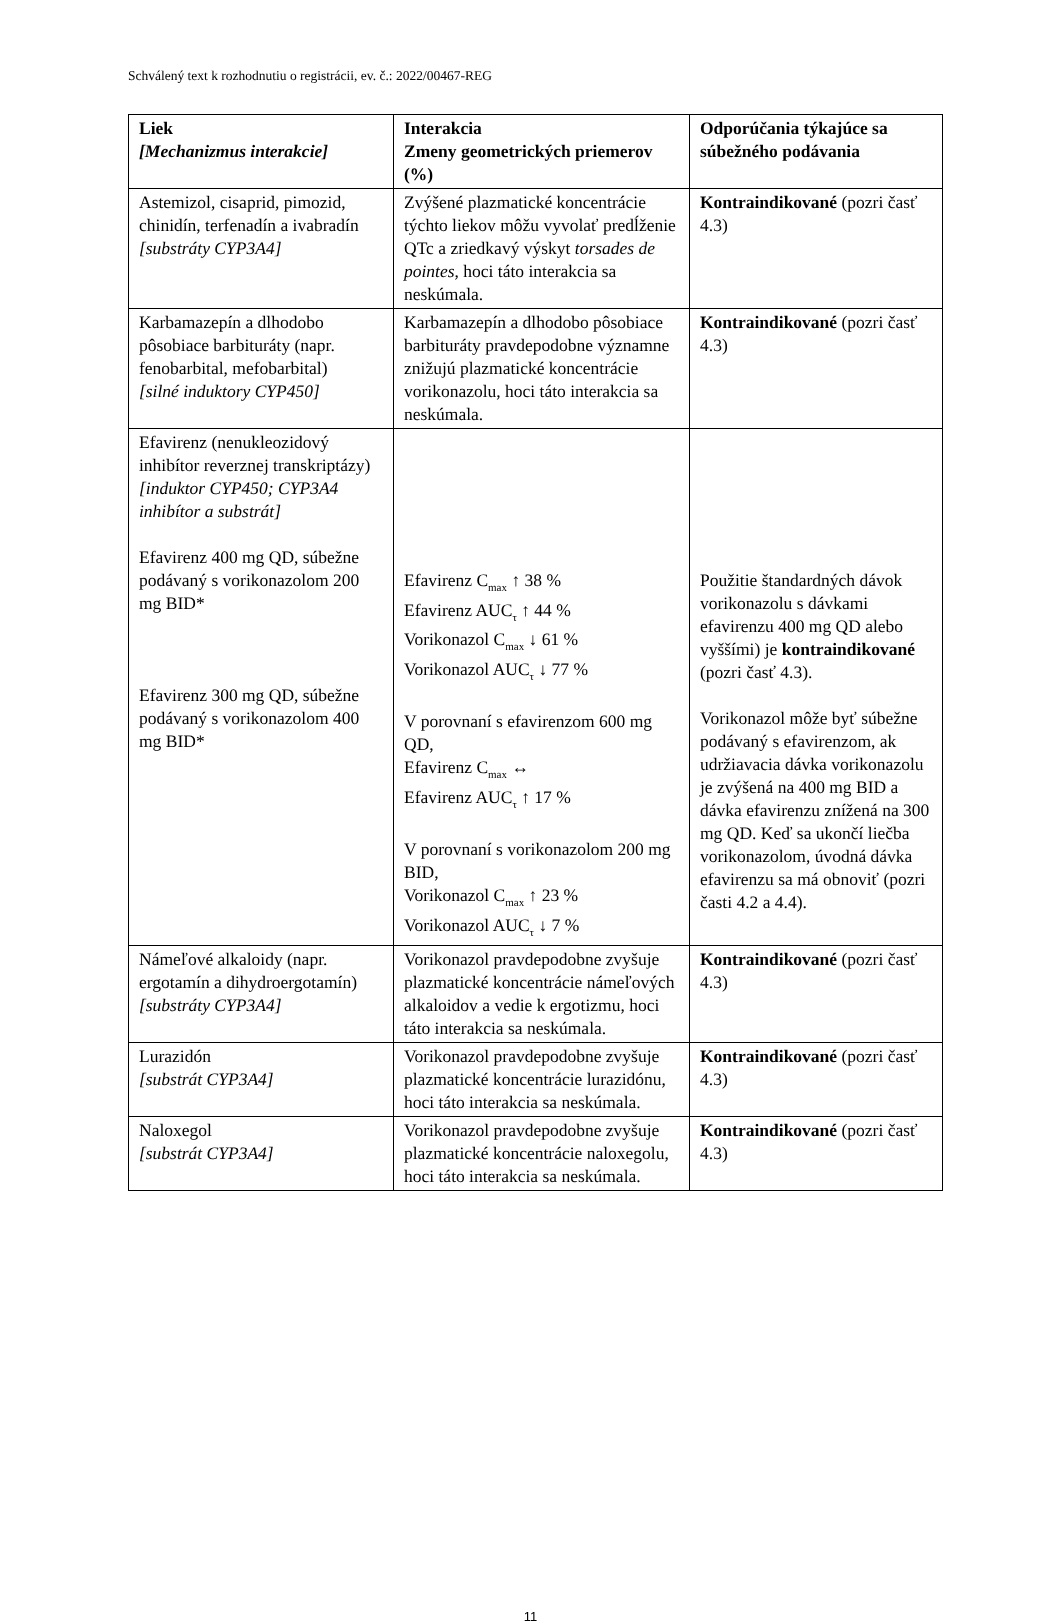Schválený text k rozhodnutiu o registrácii, ev. č.: 2022/00467-REG
| Liek [Mechanizmus interakcie] | Interakcia Zmeny geometrických priemerov (%) | Odporúčania týkajúce sa súbežného podávania |
| --- | --- | --- |
| Astemizol, cisaprid, pimozid, chinidín, terfenadín a ivabradín [substráty CYP3A4] | Zvýšené plazmatické koncentrácie týchto liekov môžu vyvolať predĺženie QTc a zriedkavý výskyt torsades de pointes , hoci táto interakcia sa neskúmala. | Kontraindikované (pozri časť 4.3) |
| Karbamazepín a dlhodobo pôsobiace barbituráty (napr. fenobarbital, mefobarbital) [silné induktory CYP450] | Karbamazepín a dlhodobo pôsobiace barbituráty pravdepodobne významne znižujú plazmatické koncentrácie vorikonazolu, hoci táto interakcia sa neskúmala. | Kontraindikované (pozri časť 4.3) |
| Efavirenz (nenukleozidový inhibítor reverznej transkriptázy) [induktor CYP450; CYP3A4 inhibítor a substrát] Efavirenz 400 mg QD, súbežne podávaný s vorikonazolom 200 mg BID* Efavirenz 300 mg QD, súbežne podávaný s vorikonazolom 400 mg BID* | Efavirenz C<sub>max</sub> ↑ 38 % Efavirenz AUC<sub>τ</sub> ↑ 44 % Vorikonazol C<sub>max</sub> ↓ 61 % Vorikonazol AUC<sub>τ</sub> ↓ 77 % V porovnaní s efavirenzom 600 mg QD, Efavirenz C<sub>max</sub> ↔ Efavirenz AUC<sub>τ</sub> ↑ 17 % V porovnaní s vorikonazolom 200 mg BID, Vorikonazol C<sub>max</sub> ↑ 23 % Vorikonazol AUC<sub>τ</sub> ↓ 7 % | Použitie štandardných dávok vorikonazolu s dávkami efavirenzu 400 mg QD alebo vyššími) je kontraindikované (pozri časť 4.3). Vorikonazol môže byť súbežne podávaný s efavirenzom, ak udržiavacia dávka vorikonazolu je zvýšená na 400 mg BID a dávka efavirenzu znížená na 300 mg QD. Keď sa ukončí liečba vorikonazolom, úvodná dávka efavirenzu sa má obnoviť (pozri časti 4.2 a 4.4). |
| Námeľové alkaloidy (napr. ergotamín a dihydroergotamín) [substráty CYP3A4] | Vorikonazol pravdepodobne zvyšuje plazmatické koncentrácie námeľových alkaloidov a vedie k ergotizmu, hoci táto interakcia sa neskúmala. | Kontraindikované (pozri časť 4.3) |
| Lurazidón [substrát CYP3A4] | Vorikonazol pravdepodobne zvyšuje plazmatické koncentrácie lurazidónu, hoci táto interakcia sa neskúmala. | Kontraindikované (pozri časť 4.3) |
| Naloxegol [substrát CYP3A4] | Vorikonazol pravdepodobne zvyšuje plazmatické koncentrácie naloxegolu, hoci táto interakcia sa neskúmala. | Kontraindikované (pozri časť 4.3) |
11